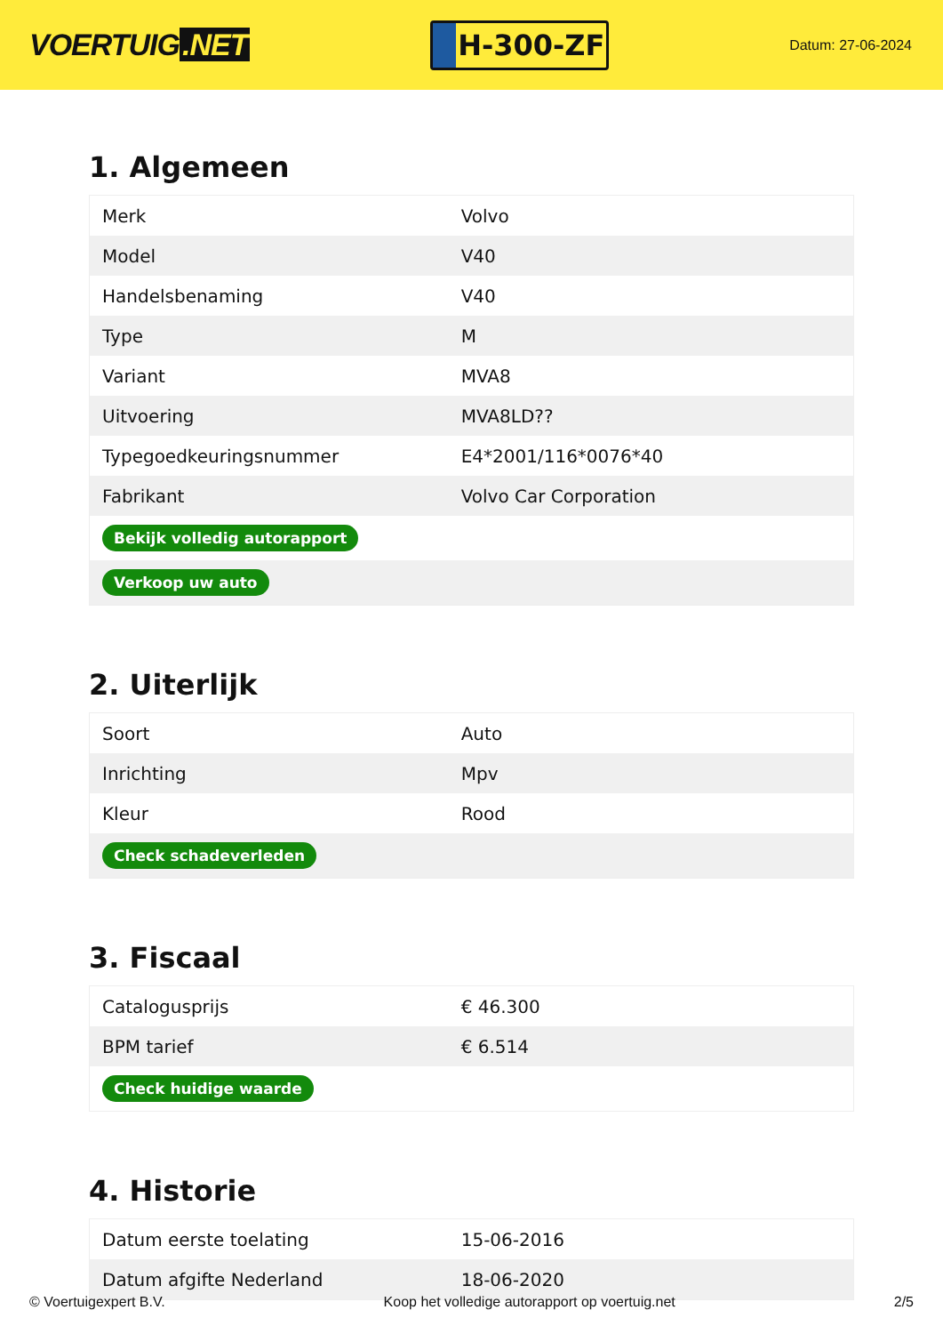VOERTUIG.NET
H-300-ZF
Datum: 27-06-2024
1. Algemeen
| Merk | Volvo |
| Model | V40 |
| Handelsbenaming | V40 |
| Type | M |
| Variant | MVA8 |
| Uitvoering | MVA8LD?? |
| Typegoedkeuringsnummer | E4*2001/116*0076*40 |
| Fabrikant | Volvo Car Corporation |
| Bekijk volledig autorapport | |
| Verkoop uw auto | |
2. Uiterlijk
| Soort | Auto |
| Inrichting | Mpv |
| Kleur | Rood |
| Check schadeverleden | |
3. Fiscaal
| Catalogusprijs | € 46.300 |
| BPM tarief | € 6.514 |
| Check huidige waarde | |
4. Historie
| Datum eerste toelating | 15-06-2016 |
| Datum afgifte Nederland | 18-06-2020 |
© Voertuigexpert B.V. Koop het volledige autorapport op voertuig.net 2/5